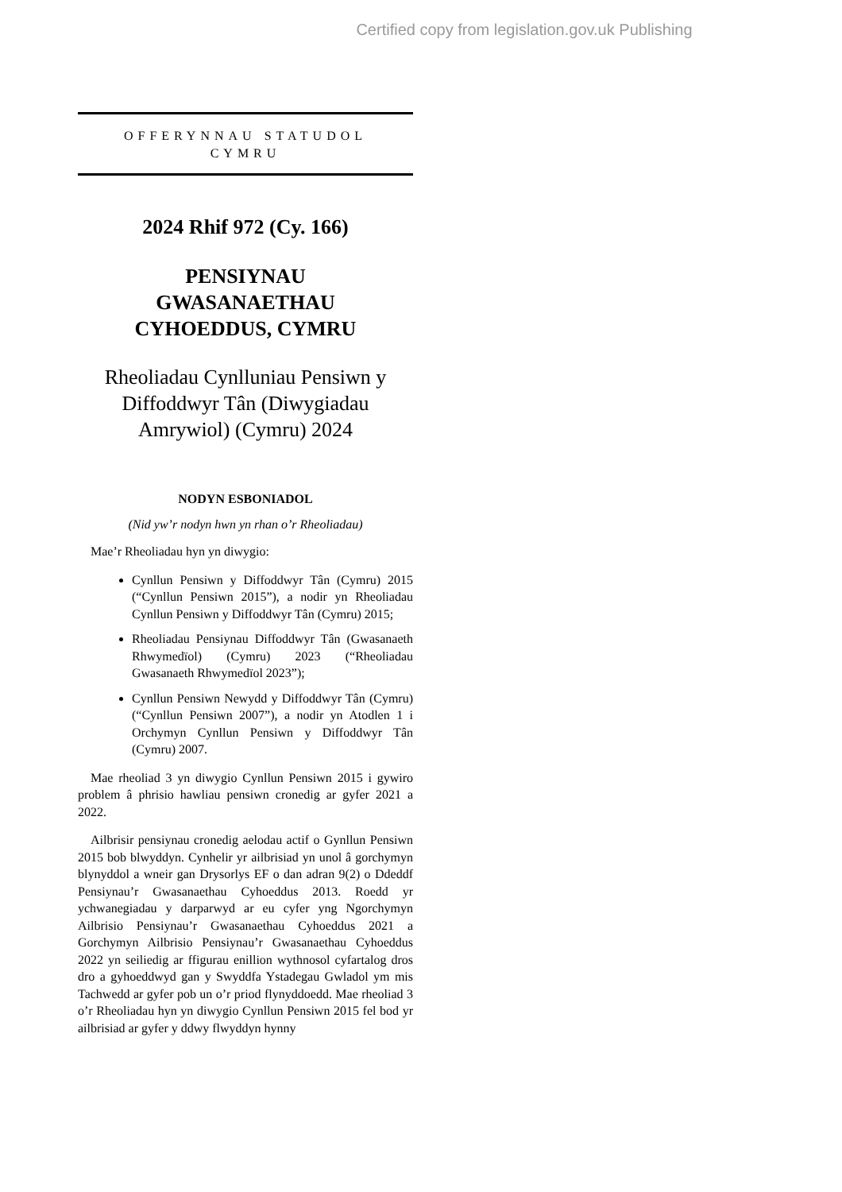Certified copy from legislation.gov.uk Publishing
OFFERYNNAU STATUDOL
CYMRU
2024 Rhif 972 (Cy. 166)
PENSIYNAU
GWASANAETHAU
CYHOEDDUS, CYMRU
Rheoliadau Cynlluniau Pensiwn y Diffoddwyr Tân (Diwygiadau Amrywiol) (Cymru) 2024
NODYN ESBONIADOL
(Nid yw’r nodyn hwn yn rhan o’r Rheoliadau)
Mae’r Rheoliadau hyn yn diwygio:
Cynllun Pensiwn y Diffoddwyr Tân (Cymru) 2015 (“Cynllun Pensiwn 2015”), a nodir yn Rheoliadau Cynllun Pensiwn y Diffoddwyr Tân (Cymru) 2015;
Rheoliadau Pensiynau Diffoddwyr Tân (Gwasanaeth Rhwymedïol) (Cymru) 2023 (“Rheoliadau Gwasanaeth Rhwymedïol 2023”);
Cynllun Pensiwn Newydd y Diffoddwyr Tân (Cymru) (“Cynllun Pensiwn 2007”), a nodir yn Atodlen 1 i Orchymyn Cynllun Pensiwn y Diffoddwyr Tân (Cymru) 2007.
Mae rheoliad 3 yn diwygio Cynllun Pensiwn 2015 i gywiro problem â phrisio hawliau pensiwn cronedig ar gyfer 2021 a 2022.
Ailbrisir pensiynau cronedig aelodau actif o Gynllun Pensiwn 2015 bob blwyddyn. Cynhelir yr ailbrisiad yn unol â gorchymyn blynyddol a wneir gan Drysorlys EF o dan adran 9(2) o Ddeddf Pensiynau’r Gwasanaethau Cyhoeddus 2013. Roedd yr ychwanegiadau y darparwyd ar eu cyfer yng Ngorchymyn Ailbrisio Pensiynau’r Gwasanaethau Cyhoeddus 2021 a Gorchymyn Ailbrisio Pensiynau’r Gwasanaethau Cyhoeddus 2022 yn seiliedig ar ffigurau enillion wythnosol cyfartalog dros dro a gyhoeddwyd gan y Swyddfa Ystadegau Gwladol ym mis Tachwedd ar gyfer pob un o’r priod flynyddoedd. Mae rheoliad 3 o’r Rheoliadau hyn yn diwygio Cynllun Pensiwn 2015 fel bod yr ailbrisiad ar gyfer y ddwy flwyddyn hynny